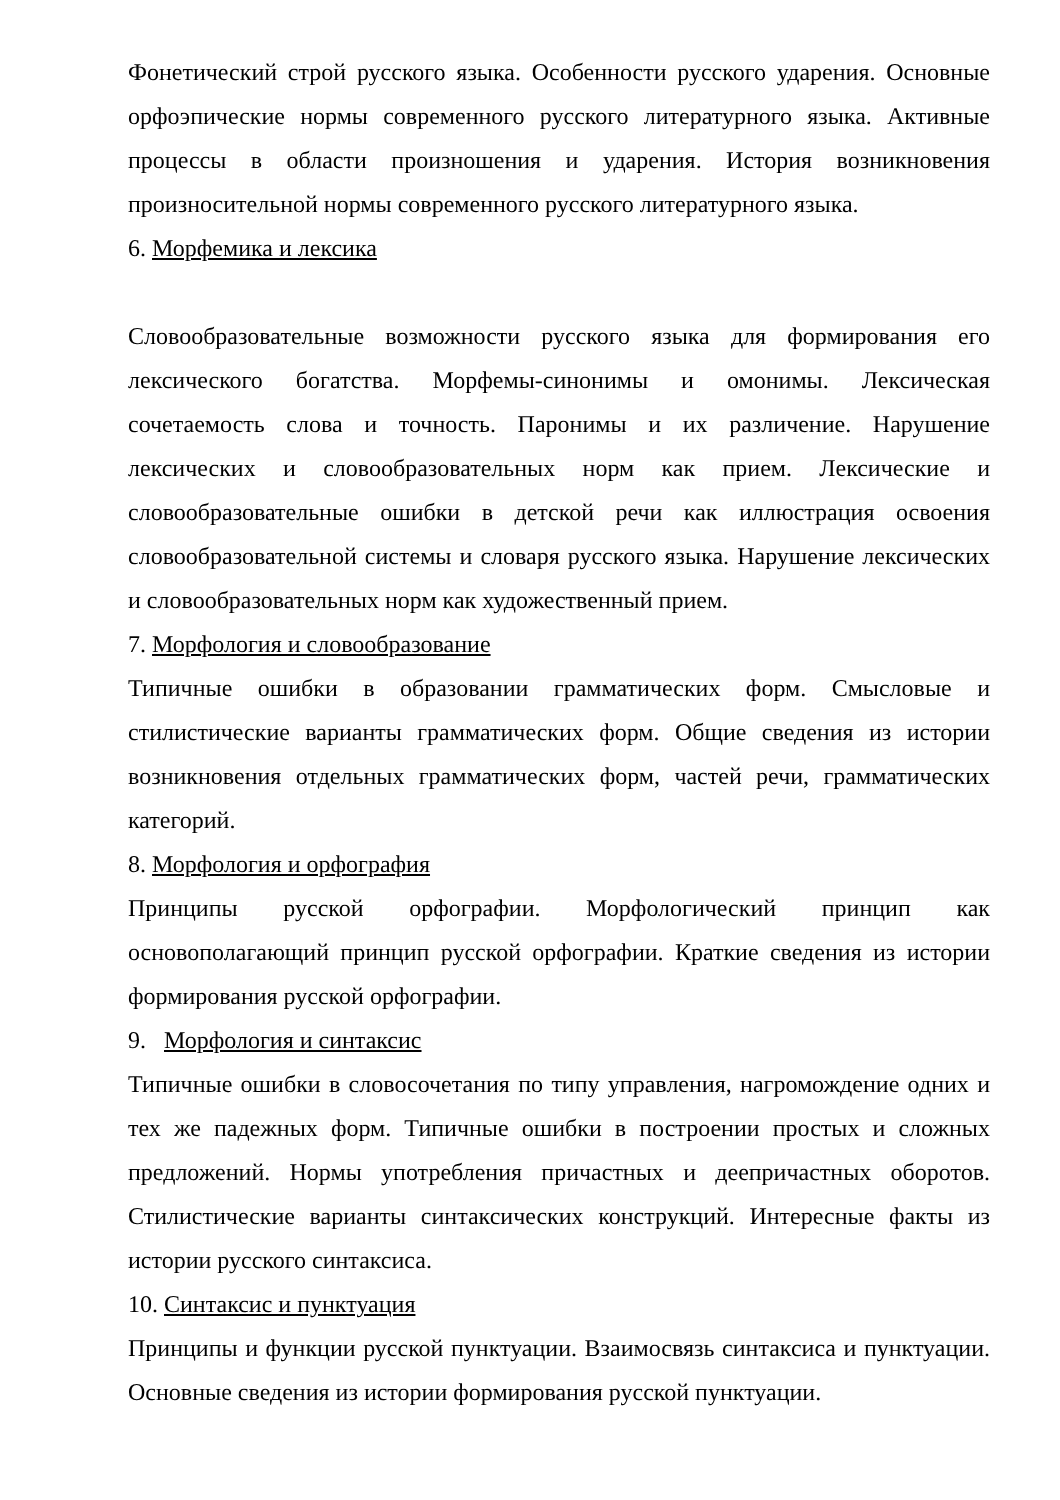Фонетический строй русского языка. Особенности русского ударения. Основные орфоэпические нормы современного русского литературного языка. Активные процессы в области произношения и ударения. История возникновения произносительной нормы современного русского литературного языка.
6. Морфемика и лексика
Словообразовательные возможности русского языка для формирования его лексического богатства. Морфемы-синонимы и омонимы. Лексическая сочетаемость слова и точность. Паронимы и их различение. Нарушение лексических и словообразовательных норм как прием. Лексические и словообразовательные ошибки в детской речи как иллюстрация освоения словообразовательной системы и словаря русского языка. Нарушение лексических и словообразовательных норм как художественный прием.
7. Морфология и словообразование
Типичные ошибки в образовании грамматических форм. Смысловые и стилистические варианты грамматических форм. Общие сведения из истории возникновения отдельных грамматических форм, частей речи, грамматических категорий.
8. Морфология и орфография
Принципы русской орфографии. Морфологический принцип как основополагающий принцип русской орфографии. Краткие сведения из истории формирования русской орфографии.
9. Морфология и синтаксис
Типичные ошибки в словосочетания по типу управления, нагромождение одних и тех же падежных форм. Типичные ошибки в построении простых и сложных предложений. Нормы употребления причастных и деепричастных оборотов. Стилистические варианты синтаксических конструкций. Интересные факты из истории русского синтаксиса.
10. Синтаксис и пунктуация
Принципы и функции русской пунктуации. Взаимосвязь синтаксиса и пунктуации. Основные сведения из истории формирования русской пунктуации.